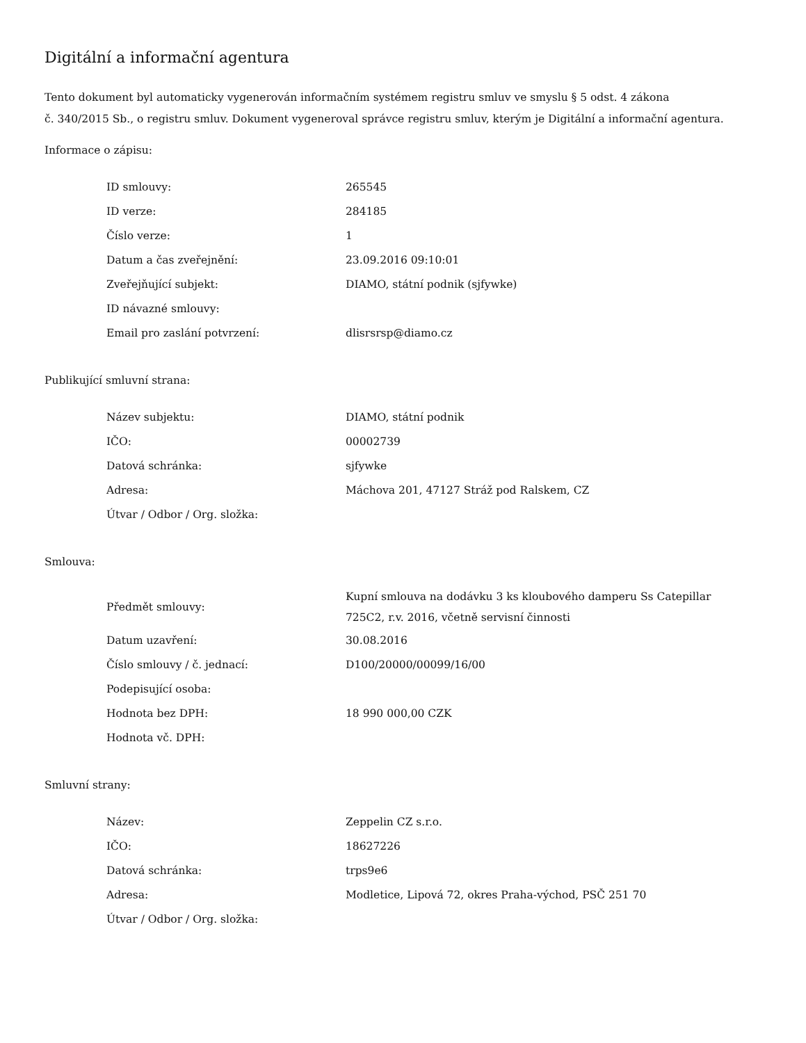Digitální a informační agentura
Tento dokument byl automaticky vygenerován informačním systémem registru smluv ve smyslu § 5 odst. 4 zákona
č. 340/2015 Sb., o registru smluv. Dokument vygeneroval správce registru smluv, kterým je Digitální a informační agentura.
Informace o zápisu:
| ID smlouvy: | 265545 |
| ID verze: | 284185 |
| Číslo verze: | 1 |
| Datum a čas zveřejnění: | 23.09.2016 09:10:01 |
| Zveřejňující subjekt: | DIAMO, státní podnik (sjfywke) |
| ID návazné smlouvy: | |
| Email pro zaslání potvrzení: | dlisrsrsp@diamo.cz |
Publikující smluvní strana:
| Název subjektu: | DIAMO, státní podnik |
| IČO: | 00002739 |
| Datová schránka: | sjfywke |
| Adresa: | Máchova 201, 47127 Stráž pod Ralskem, CZ |
| Útvar / Odbor / Org. složka: | |
Smlouva:
| Předmět smlouvy: | Kupní smlouva na dodávku 3 ks kloubového damperu Ss Catepillar 725C2, r.v. 2016, včetně servisní činnosti |
| Datum uzavření: | 30.08.2016 |
| Číslo smlouvy / č. jednací: | D100/20000/00099/16/00 |
| Podepisující osoba: | |
| Hodnota bez DPH: | 18 990 000,00 CZK |
| Hodnota vč. DPH: | |
Smluvní strany:
| Název: | Zeppelin CZ s.r.o. |
| IČO: | 18627226 |
| Datová schránka: | trps9e6 |
| Adresa: | Modletice, Lipová 72, okres Praha-východ, PSČ 251 70 |
| Útvar / Odbor / Org. složka: | |